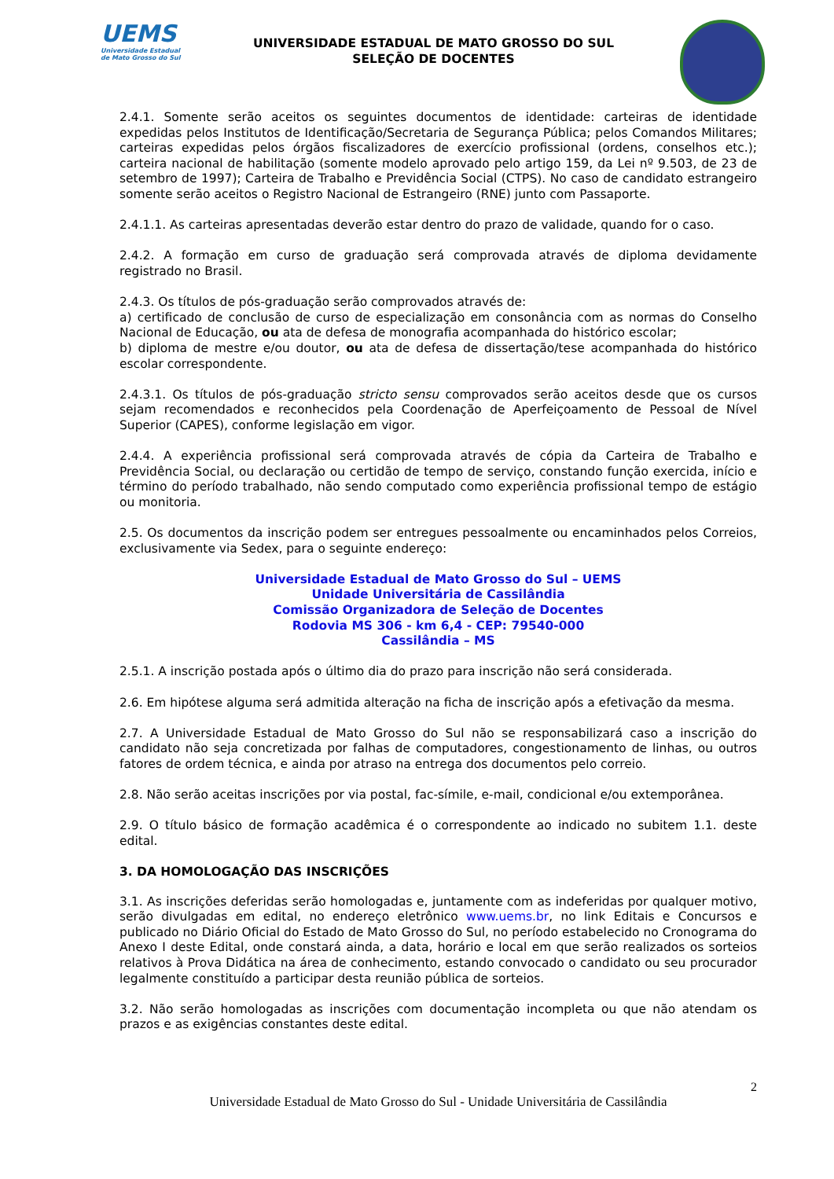UEMS
Universidade Estadual de Mato Grosso do Sul
UNIVERSIDADE ESTADUAL DE MATO GROSSO DO SUL
SELEÇÃO DE DOCENTES
2.4.1. Somente serão aceitos os seguintes documentos de identidade: carteiras de identidade expedidas pelos Institutos de Identificação/Secretaria de Segurança Pública; pelos Comandos Militares; carteiras expedidas pelos órgãos fiscalizadores de exercício profissional (ordens, conselhos etc.); carteira nacional de habilitação (somente modelo aprovado pelo artigo 159, da Lei nº 9.503, de 23 de setembro de 1997); Carteira de Trabalho e Previdência Social (CTPS). No caso de candidato estrangeiro somente serão aceitos o Registro Nacional de Estrangeiro (RNE) junto com Passaporte.
2.4.1.1. As carteiras apresentadas deverão estar dentro do prazo de validade, quando for o caso.
2.4.2. A formação em curso de graduação será comprovada através de diploma devidamente registrado no Brasil.
2.4.3. Os títulos de pós-graduação serão comprovados através de:
a) certificado de conclusão de curso de especialização em consonância com as normas do Conselho Nacional de Educação, ou ata de defesa de monografia acompanhada do histórico escolar;
b) diploma de mestre e/ou doutor, ou ata de defesa de dissertação/tese acompanhada do histórico escolar correspondente.
2.4.3.1. Os títulos de pós-graduação stricto sensu comprovados serão aceitos desde que os cursos sejam recomendados e reconhecidos pela Coordenação de Aperfeiçoamento de Pessoal de Nível Superior (CAPES), conforme legislação em vigor.
2.4.4. A experiência profissional será comprovada através de cópia da Carteira de Trabalho e Previdência Social, ou declaração ou certidão de tempo de serviço, constando função exercida, início e término do período trabalhado, não sendo computado como experiência profissional tempo de estágio ou monitoria.
2.5. Os documentos da inscrição podem ser entregues pessoalmente ou encaminhados pelos Correios, exclusivamente via Sedex, para o seguinte endereço:
Universidade Estadual de Mato Grosso do Sul – UEMS
Unidade Universitária de Cassilândia
Comissão Organizadora de Seleção de Docentes
Rodovia MS 306 - km 6,4 - CEP: 79540-000
Cassilândia – MS
2.5.1. A inscrição postada após o último dia do prazo para inscrição não será considerada.
2.6. Em hipótese alguma será admitida alteração na ficha de inscrição após a efetivação da mesma.
2.7. A Universidade Estadual de Mato Grosso do Sul não se responsabilizará caso a inscrição do candidato não seja concretizada por falhas de computadores, congestionamento de linhas, ou outros fatores de ordem técnica, e ainda por atraso na entrega dos documentos pelo correio.
2.8. Não serão aceitas inscrições por via postal, fac-símile, e-mail, condicional e/ou extemporânea.
2.9. O título básico de formação acadêmica é o correspondente ao indicado no subitem 1.1. deste edital.
3. DA HOMOLOGAÇÃO DAS INSCRIÇÕES
3.1. As inscrições deferidas serão homologadas e, juntamente com as indeferidas por qualquer motivo, serão divulgadas em edital, no endereço eletrônico www.uems.br, no link Editais e Concursos e publicado no Diário Oficial do Estado de Mato Grosso do Sul, no período estabelecido no Cronograma do Anexo I deste Edital, onde constará ainda, a data, horário e local em que serão realizados os sorteios relativos à Prova Didática na área de conhecimento, estando convocado o candidato ou seu procurador legalmente constituído a participar desta reunião pública de sorteios.
3.2. Não serão homologadas as inscrições com documentação incompleta ou que não atendam os prazos e as exigências constantes deste edital.
2
Universidade Estadual de Mato Grosso do Sul - Unidade Universitária de Cassilândia